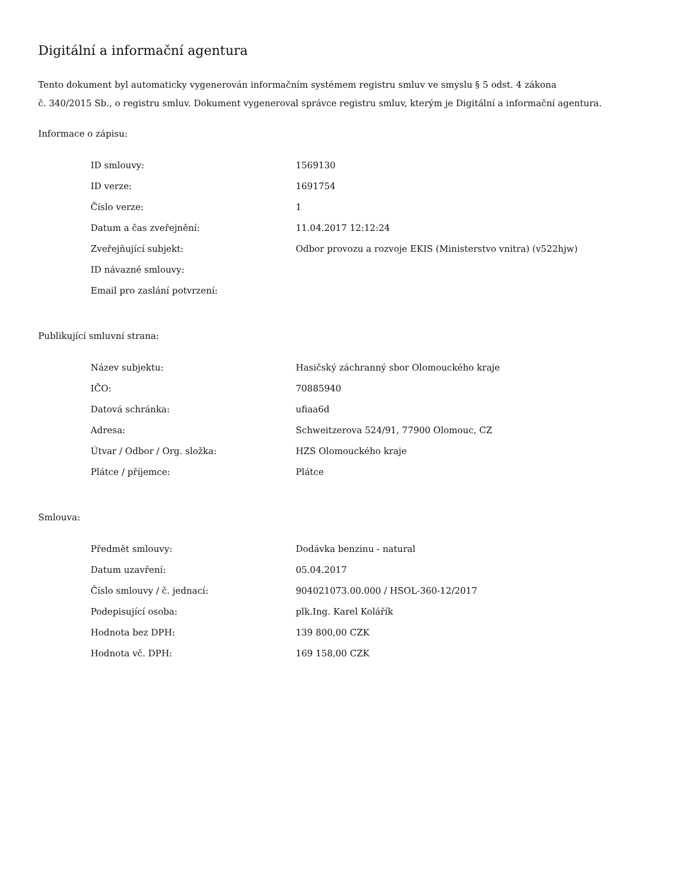Digitální a informační agentura
Tento dokument byl automaticky vygenerován informačním systémem registru smluv ve smyslu § 5 odst. 4 zákona
č. 340/2015 Sb., o registru smluv. Dokument vygeneroval správce registru smluv, kterým je Digitální a informační agentura.
Informace o zápisu:
| ID smlouvy: | 1569130 |
| ID verze: | 1691754 |
| Číslo verze: | 1 |
| Datum a čas zveřejnění: | 11.04.2017 12:12:24 |
| Zveřejňující subjekt: | Odbor provozu a rozvoje EKIS (Ministerstvo vnitra) (v522hjw) |
| ID návazné smlouvy: | |
| Email pro zaslání potvrzení: | |
Publikující smluvní strana:
| Název subjektu: | Hasičský záchranný sbor Olomouckého kraje |
| IČO: | 70885940 |
| Datová schránka: | ufiaa6d |
| Adresa: | Schweitzerova 524/91, 77900 Olomouc, CZ |
| Útvar / Odbor / Org. složka: | HZS Olomouckého kraje |
| Plátce / příjemce: | Plátce |
Smlouva:
| Předmět smlouvy: | Dodávka benzinu - natural |
| Datum uzavření: | 05.04.2017 |
| Číslo smlouvy / č. jednací: | 904021073.00.000 / HSOL-360-12/2017 |
| Podepisující osoba: | plk.Ing. Karel Kolářík |
| Hodnota bez DPH: | 139 800,00 CZK |
| Hodnota vč. DPH: | 169 158,00 CZK |